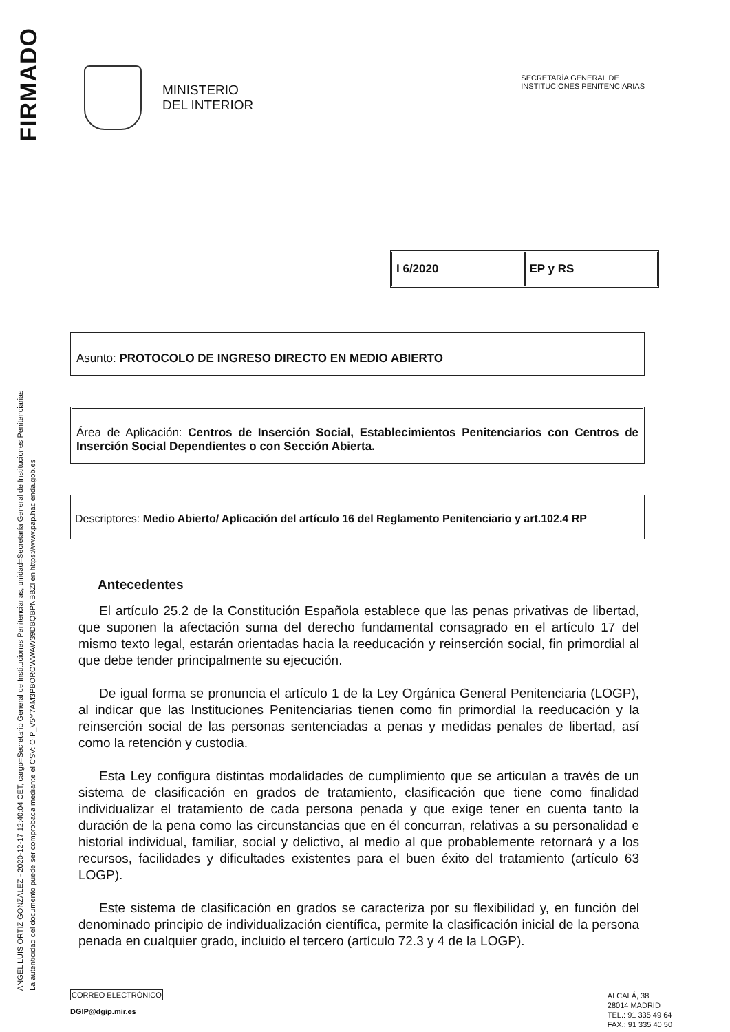FIRMADO
ANGEL LUIS ORTIZ GONZALEZ - 2020-12-17 12:40:04 CET, cargo=Secretario General de Instituciones Penitenciarias, unidad=Secretaría General de Instituciones Penitenciarias
La autenticidad del documento puede ser comprobada mediante el CSV: OIP_V5Y7AM3PBOROWWAW39DBQBPNBBZI en https://www.pap.hacienda.gob.es
MINISTERIO
DEL INTERIOR
SECRETARÍA GENERAL DE
INSTITUCIONES PENITENCIARIAS
I 6/2020 EP y RS
Asunto: PROTOCOLO DE INGRESO DIRECTO EN MEDIO ABIERTO
Área de Aplicación: Centros de Inserción Social, Establecimientos Penitenciarios con Centros de Inserción Social Dependientes o con Sección Abierta.
Descriptores: Medio Abierto/ Aplicación del artículo 16 del Reglamento Penitenciario y art.102.4 RP
Antecedentes
El artículo 25.2 de la Constitución Española establece que las penas privativas de libertad, que suponen la afectación suma del derecho fundamental consagrado en el artículo 17 del mismo texto legal, estarán orientadas hacia la reeducación y reinserción social, fin primordial al que debe tender principalmente su ejecución.
De igual forma se pronuncia el artículo 1 de la Ley Orgánica General Penitenciaria (LOGP), al indicar que las Instituciones Penitenciarias tienen como fin primordial la reeducación y la reinserción social de las personas sentenciadas a penas y medidas penales de libertad, así como la retención y custodia.
Esta Ley configura distintas modalidades de cumplimiento que se articulan a través de un sistema de clasificación en grados de tratamiento, clasificación que tiene como finalidad individualizar el tratamiento de cada persona penada y que exige tener en cuenta tanto la duración de la pena como las circunstancias que en él concurran, relativas a su personalidad e historial individual, familiar, social y delictivo, al medio al que probablemente retornará y a los recursos, facilidades y dificultades existentes para el buen éxito del tratamiento (artículo 63 LOGP).
Este sistema de clasificación en grados se caracteriza por su flexibilidad y, en función del denominado principio de individualización científica, permite la clasificación inicial de la persona penada en cualquier grado, incluido el tercero (artículo 72.3 y 4 de la LOGP).
CORREO ELECTRÓNICO
DGIP@dgip.mir.es
ALCALÁ, 38
28014 MADRID
TEL.: 91 335 49 64
FAX.: 91 335 40 50